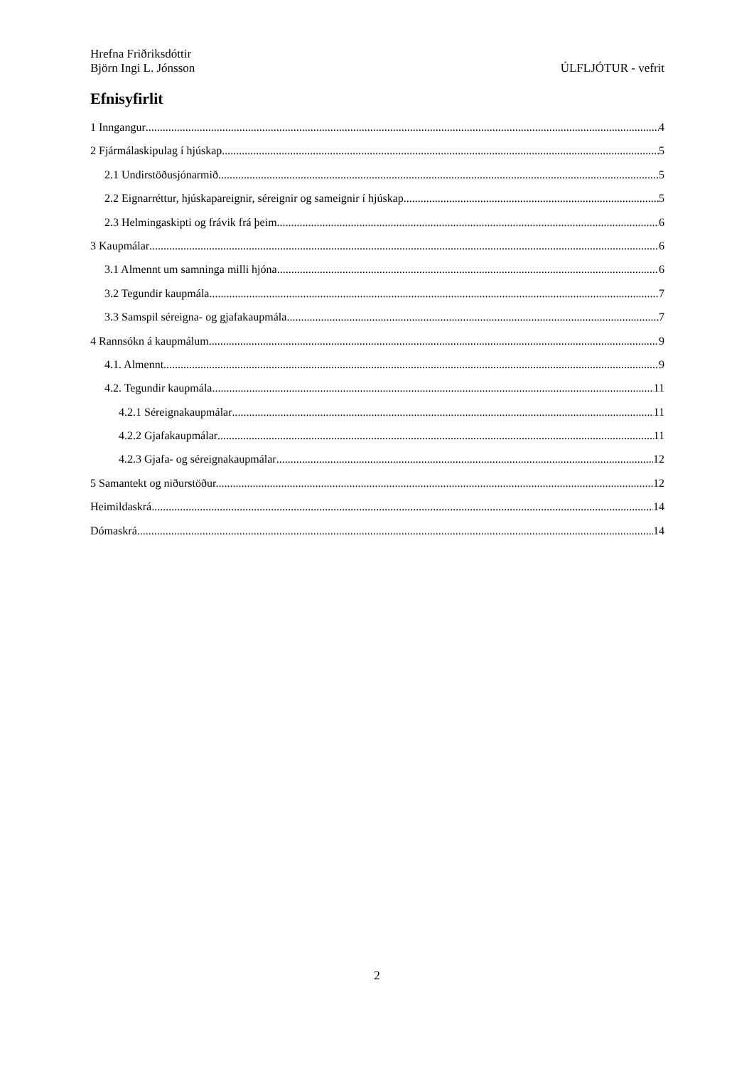Hrefna Friðriksdóttir
Björn Ingi L. Jónsson ÚLFLJÓTUR - vefrit
Efnisyfirlit
1 Inngangur 4
2 Fjármálaskipulag í hjúskap 5
2.1 Undirstöðusjónarmið 5
2.2 Eignarréttur, hjúskapareignir, séreignir og sameignir í hjúskap 5
2.3 Helmingaskipti og frávik frá þeim 6
3 Kaupmálar 6
3.1 Almennt um samninga milli hjóna 6
3.2 Tegundir kaupmála 7
3.3 Samspil séreigna- og gjafakaupmála 7
4 Rannsókn á kaupmálum 9
4.1. Almennt 9
4.2. Tegundir kaupmála 11
4.2.1 Séreignakaupmálar 11
4.2.2 Gjafakaupmálar 11
4.2.3 Gjafa- og séreignakaupmálar 12
5 Samantekt og niðurstöður. 12
Heimildaskrá 14
Dómaskrá 14
2